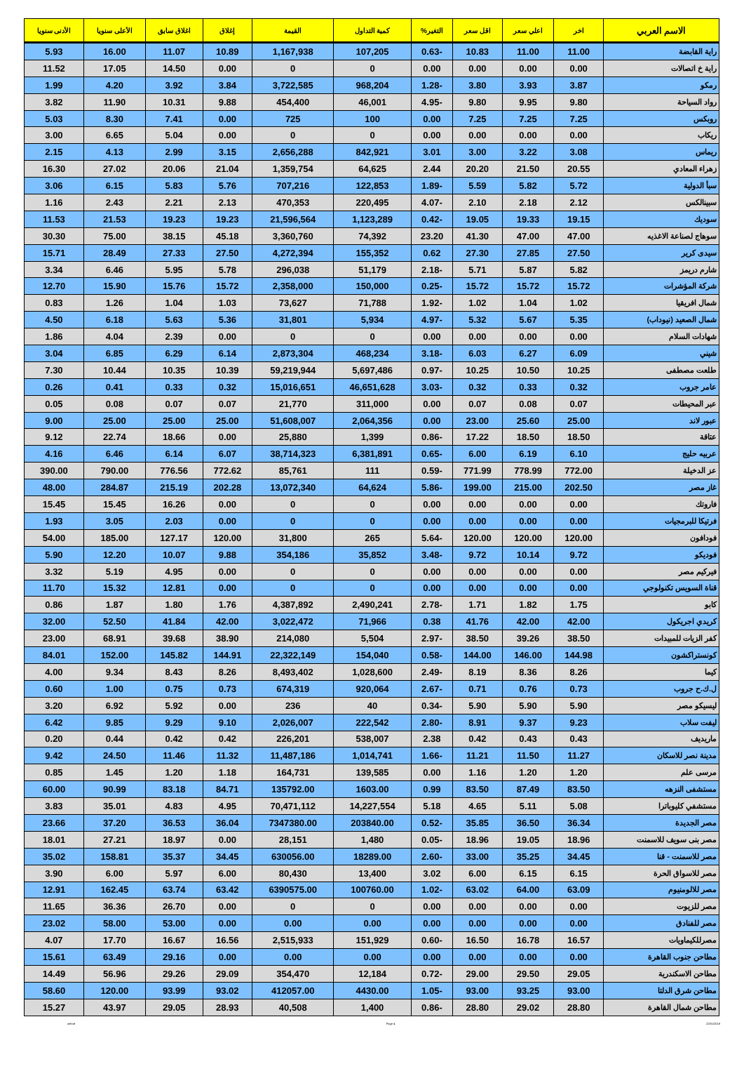| الاسم العربي | اخر | اعلي سعر | اقل سعر | التغير% | كمية التداول | القيمة | إغلاق | اغلاق سابق | الأعلى سنويا | الأدنى سنويا |
| --- | --- | --- | --- | --- | --- | --- | --- | --- | --- | --- |
| راية القابضة | 11.00 | 11.00 | 10.83 | -0.63 | 107,205 | 1,167,938 | 10.89 | 11.07 | 16.00 | 5.93 |
| راية خ اتصالات | 0.00 | 0.00 | 0.00 | 0.00 | 0 | 0 | 0.00 | 14.50 | 17.05 | 11.52 |
| رمكو | 3.87 | 3.93 | 3.80 | -1.28 | 968,204 | 3,722,585 | 3.84 | 3.92 | 4.20 | 1.99 |
| رواد السياحة | 9.80 | 9.95 | 9.80 | -4.95 | 46,001 | 454,400 | 9.88 | 10.31 | 11.90 | 3.82 |
| روبكس | 7.25 | 7.25 | 7.25 | 0.00 | 100 | 725 | 0.00 | 7.41 | 8.30 | 5.03 |
| ريكاب | 0.00 | 0.00 | 0.00 | 0.00 | 0 | 0 | 0.00 | 5.04 | 6.65 | 3.00 |
| ريماس | 3.08 | 3.22 | 3.00 | 3.01 | 842,921 | 2,656,288 | 3.15 | 2.99 | 4.13 | 2.15 |
| زهراء المعادي | 20.55 | 21.50 | 20.20 | 2.44 | 64,625 | 1,359,754 | 21.04 | 20.06 | 27.02 | 16.30 |
| سبأ الدولية | 5.72 | 5.82 | 5.59 | -1.89 | 122,853 | 707,216 | 5.76 | 5.83 | 6.15 | 3.06 |
| سبينالكس | 2.12 | 2.18 | 2.10 | -4.07 | 220,495 | 470,353 | 2.13 | 2.21 | 2.43 | 1.16 |
| سوديك | 19.15 | 19.33 | 19.05 | -0.42 | 1,123,289 | 21,596,564 | 19.23 | 19.23 | 21.53 | 11.53 |
| سوهاج لصناعة الاغذيه | 47.00 | 47.00 | 41.30 | 23.20 | 74,392 | 3,360,760 | 45.18 | 38.15 | 75.00 | 30.30 |
| سيدى كرير | 27.50 | 27.85 | 27.30 | 0.62 | 155,352 | 4,272,394 | 27.50 | 27.33 | 28.49 | 15.71 |
| شارم دريمز | 5.82 | 5.87 | 5.71 | -2.18 | 51,179 | 296,038 | 5.78 | 5.95 | 6.46 | 3.34 |
| شركة المؤشرات | 15.72 | 15.72 | 15.72 | -0.25 | 150,000 | 2,358,000 | 15.72 | 15.76 | 15.90 | 12.70 |
| شمال افريقيا | 1.02 | 1.04 | 1.02 | -1.92 | 71,788 | 73,627 | 1.03 | 1.04 | 1.26 | 0.83 |
| شمال الصعيد (نيوداب) | 5.35 | 5.67 | 5.32 | -4.97 | 5,934 | 31,801 | 5.36 | 5.63 | 6.18 | 4.50 |
| شهادات السلام | 0.00 | 0.00 | 0.00 | 0.00 | 0 | 0 | 0.00 | 2.39 | 4.04 | 1.86 |
| شيني | 6.09 | 6.27 | 6.03 | -3.18 | 468,234 | 2,873,304 | 6.14 | 6.29 | 6.85 | 3.04 |
| طلعت مصطفى | 10.25 | 10.50 | 10.25 | -0.97 | 5,697,486 | 59,219,944 | 10.39 | 10.35 | 10.44 | 7.30 |
| عامر جروب | 0.32 | 0.33 | 0.32 | -3.03 | 46,651,628 | 15,016,651 | 0.32 | 0.33 | 0.41 | 0.26 |
| عبر المحيطات | 0.07 | 0.08 | 0.07 | 0.00 | 311,000 | 21,770 | 0.07 | 0.07 | 0.08 | 0.05 |
| عبور لاند | 25.00 | 25.60 | 23.00 | 0.00 | 2,064,356 | 51,608,007 | 25.00 | 25.00 | 25.00 | 9.00 |
| عتاقة | 18.50 | 18.50 | 17.22 | -0.86 | 1,399 | 25,880 | 0.00 | 18.66 | 22.74 | 9.12 |
| عربيه حليج | 6.10 | 6.19 | 6.00 | -0.65 | 6,381,891 | 38,714,323 | 6.07 | 6.14 | 6.46 | 4.16 |
| عز الدخيلة | 772.00 | 778.99 | 771.99 | -0.59 | 111 | 85,761 | 772.62 | 776.56 | 790.00 | 390.00 |
| غاز مصر | 202.50 | 215.00 | 199.00 | -5.86 | 64,624 | 13,072,340 | 202.28 | 215.19 | 284.87 | 48.00 |
| فاروتك | 0.00 | 0.00 | 0.00 | 0.00 | 0 | 0 | 0.00 | 16.26 | 15.45 | 15.45 |
| فرتيكا للبرمجيات | 0.00 | 0.00 | 0.00 | 0.00 | 0 | 0 | 0.00 | 2.03 | 3.05 | 1.93 |
| فودافون | 120.00 | 120.00 | 120.00 | -5.64 | 265 | 31,800 | 120.00 | 127.17 | 185.00 | 54.00 |
| فوديكو | 9.72 | 10.14 | 9.72 | -3.48 | 35,852 | 354,186 | 9.88 | 10.07 | 12.20 | 5.90 |
| فيركيم مصر | 0.00 | 0.00 | 0.00 | 0.00 | 0 | 0 | 0.00 | 4.95 | 5.19 | 3.32 |
| قناة السويس تكنولوجي | 0.00 | 0.00 | 0.00 | 0.00 | 0 | 0 | 0.00 | 12.81 | 15.32 | 11.70 |
| كابو | 1.75 | 1.82 | 1.71 | -2.78 | 2,490,241 | 4,387,892 | 1.76 | 1.80 | 1.87 | 0.86 |
| كريدي اجريكول | 42.00 | 42.00 | 41.76 | 0.38 | 71,966 | 3,022,472 | 42.00 | 41.84 | 52.50 | 32.00 |
| كفر الزيات للمبيدات | 38.50 | 39.26 | 38.50 | -2.97 | 5,504 | 214,080 | 38.90 | 39.68 | 68.91 | 23.00 |
| كونستراكشون | 144.98 | 146.00 | 144.00 | -0.58 | 154,040 | 22,322,149 | 144.91 | 145.82 | 152.00 | 84.01 |
| كيما | 8.26 | 8.36 | 8.19 | -2.49 | 1,028,600 | 8,493,402 | 8.26 | 8.43 | 9.34 | 4.00 |
| ل.ك.ح جروب | 0.73 | 0.76 | 0.71 | -2.67 | 920,064 | 674,319 | 0.73 | 0.75 | 1.00 | 0.60 |
| ليسيكو مصر | 5.90 | 5.90 | 5.90 | -0.34 | 40 | 236 | 0.00 | 5.92 | 6.92 | 3.20 |
| ليفت سلاب | 9.23 | 9.37 | 8.91 | -2.80 | 222,542 | 2,026,007 | 9.10 | 9.29 | 9.85 | 6.42 |
| ماريديف | 0.43 | 0.43 | 0.42 | 2.38 | 538,007 | 226,201 | 0.42 | 0.42 | 0.44 | 0.20 |
| مدينة نصر للاسكان | 11.27 | 11.50 | 11.21 | -1.66 | 1,014,741 | 11,487,186 | 11.32 | 11.46 | 24.50 | 9.42 |
| مرسى علم | 1.20 | 1.20 | 1.16 | 0.00 | 139,585 | 164,731 | 1.18 | 1.20 | 1.45 | 0.85 |
| مستشفى النزهه | 83.50 | 87.49 | 83.50 | 0.99 | 1603.00 | 135792.00 | 84.71 | 83.18 | 90.99 | 60.00 |
| مستشفي كليوباترا | 5.08 | 5.11 | 4.65 | 5.18 | 14,227,554 | 70,471,112 | 4.95 | 4.83 | 35.01 | 3.83 |
| مصر الجديدة | 36.34 | 36.50 | 35.85 | -0.52 | 203840.00 | 7347380.00 | 36.04 | 36.53 | 37.20 | 23.66 |
| مصر بنى سويف للاسمنت | 18.96 | 19.05 | 18.96 | -0.05 | 1,480 | 28,151 | 0.00 | 18.97 | 27.21 | 18.01 |
| مصر للاسمنت - قنا | 34.45 | 35.25 | 33.00 | -2.60 | 18289.00 | 630056.00 | 34.45 | 35.37 | 158.81 | 35.02 |
| مصر للاسواق الحرة | 6.15 | 6.15 | 6.00 | 3.02 | 13,400 | 80,430 | 6.00 | 5.97 | 6.00 | 3.90 |
| مصر للالومنيوم | 63.09 | 64.00 | 63.02 | -1.02 | 100760.00 | 6390575.00 | 63.42 | 63.74 | 162.45 | 12.91 |
| مصر للزيوت | 0.00 | 0.00 | 0.00 | 0.00 | 0 | 0 | 0.00 | 26.70 | 36.36 | 11.65 |
| مصر للفنادق | 0.00 | 0.00 | 0.00 | 0.00 | 0.00 | 0.00 | 0.00 | 53.00 | 58.00 | 23.02 |
| مصرللكيماويات | 16.57 | 16.78 | 16.50 | -0.60 | 151,929 | 2,515,933 | 16.56 | 16.67 | 17.70 | 4.07 |
| مطاحن جنوب القاهرة | 0.00 | 0.00 | 0.00 | 0.00 | 0.00 | 0.00 | 0.00 | 29.16 | 63.49 | 15.61 |
| مطاحن الاسكندرية | 29.05 | 29.50 | 29.00 | -0.72 | 12,184 | 354,470 | 29.09 | 29.26 | 56.96 | 14.49 |
| مطاحن شرق الدلتا | 93.00 | 93.25 | 93.00 | -1.05 | 4430.00 | 412057.00 | 93.02 | 93.99 | 120.00 | 58.60 |
| مطاحن شمال القاهرة | 28.80 | 29.02 | 28.80 | -0.86 | 1,400 | 40,508 | 28.93 | 29.05 | 43.97 | 15.27 |
ashraf Page 4 22/01/2018